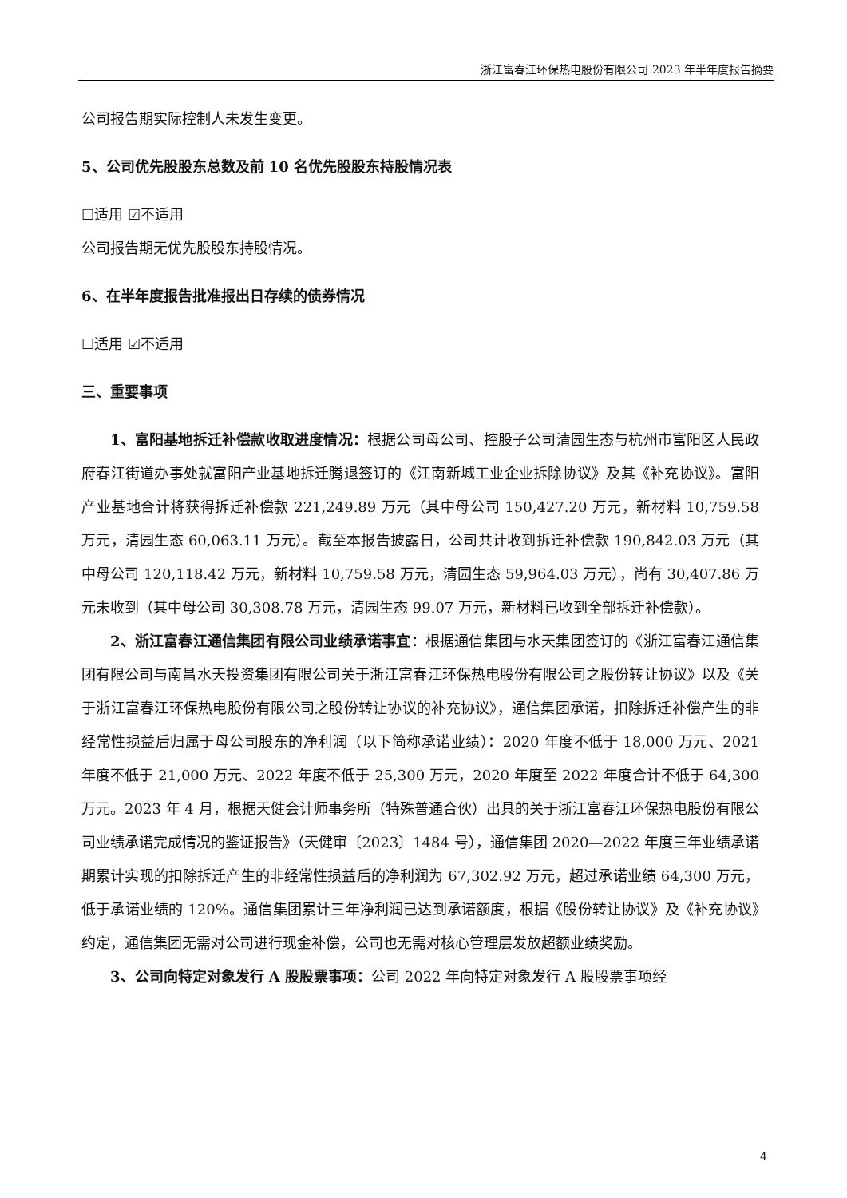浙江富春江环保热电股份有限公司 2023 年半年度报告摘要
公司报告期实际控制人未发生变更。
5、公司优先股股东总数及前 10 名优先股股东持股情况表
☐适用 ☑不适用
公司报告期无优先股股东持股情况。
6、在半年度报告批准报出日存续的债券情况
☐适用 ☑不适用
三、重要事项
1、富阳基地拆迁补偿款收取进度情况：根据公司母公司、控股子公司清园生态与杭州市富阳区人民政府春江街道办事处就富阳产业基地拆迁腾退签订的《江南新城工业企业拆除协议》及其《补充协议》。富阳产业基地合计将获得拆迁补偿款 221,249.89 万元（其中母公司 150,427.20 万元，新材料 10,759.58 万元，清园生态 60,063.11 万元）。截至本报告披露日，公司共计收到拆迁补偿款 190,842.03 万元（其中母公司 120,118.42 万元，新材料 10,759.58 万元，清园生态 59,964.03 万元），尚有 30,407.86 万元未收到（其中母公司 30,308.78 万元，清园生态 99.07 万元，新材料已收到全部拆迁补偿款）。
2、浙江富春江通信集团有限公司业绩承诺事宜：根据通信集团与水天集团签订的《浙江富春江通信集团有限公司与南昌水天投资集团有限公司关于浙江富春江环保热电股份有限公司之股份转让协议》以及《关于浙江富春江环保热电股份有限公司之股份转让协议的补充协议》，通信集团承诺，扣除拆迁补偿产生的非经常性损益后归属于母公司股东的净利润（以下简称承诺业绩）：2020 年度不低于 18,000 万元、2021 年度不低于 21,000 万元、2022 年度不低于 25,300 万元，2020 年度至 2022 年度合计不低于 64,300 万元。2023 年 4 月，根据天健会计师事务所（特殊普通合伙）出具的关于浙江富春江环保热电股份有限公司业绩承诺完成情况的鉴证报告》（天健审〔2023〕1484 号），通信集团 2020—2022 年度三年业绩承诺期累计实现的扣除拆迁产生的非经常性损益后的净利润为 67,302.92 万元，超过承诺业绩 64,300 万元，低于承诺业绩的 120%。通信集团累计三年净利润已达到承诺额度，根据《股份转让协议》及《补充协议》约定，通信集团无需对公司进行现金补偿，公司也无需对核心管理层发放超额业绩奖励。
3、公司向特定对象发行 A 股股票事项：公司 2022 年向特定对象发行 A 股股票事项经
4